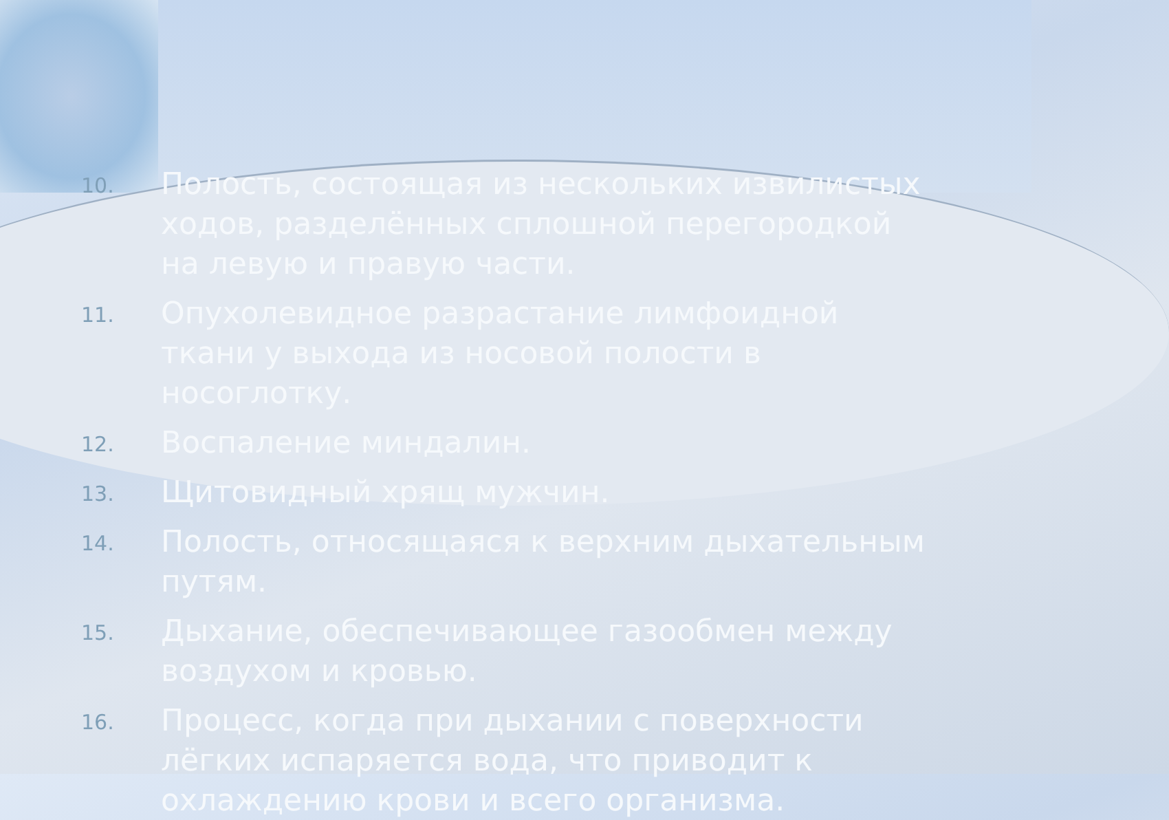10. Полость, состоящая из нескольких извилистых ходов, разделённых сплошной перегородкой на левую и правую части.
11. Опухолевидное разрастание лимфоидной ткани у выхода из носовой полости в носоглотку.
12. Воспаление миндалин.
13. Щитовидный хрящ мужчин.
14. Полость, относящаяся к верхним дыхательным путям.
15. Дыхание, обеспечивающее газообмен между воздухом и кровью.
16. Процесс, когда при дыхании с поверхности лёгких испаряется вода, что приводит к охлаждению крови и всего организма.